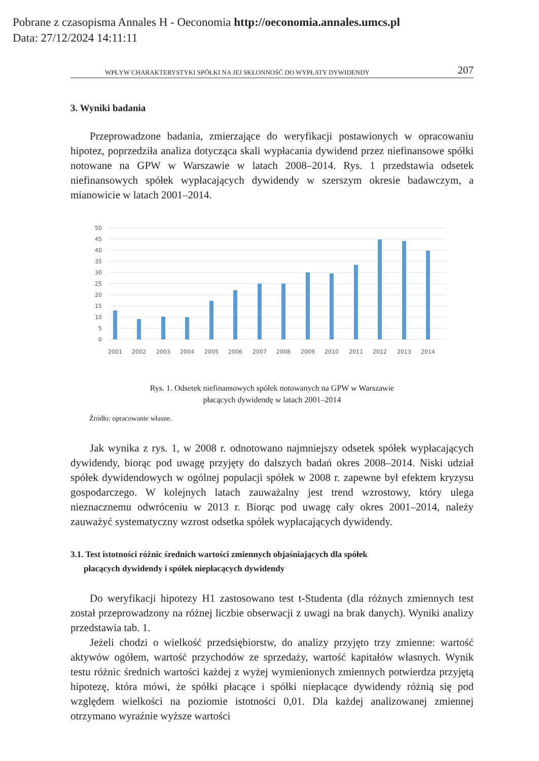Pobrane z czasopisma Annales H - Oeconomia http://oeconomia.annales.umcs.pl
Data: 27/12/2024 14:11:11
WPŁYW CHARAKTERYSTYKI SPÓŁKI NA JEJ SKŁONNOŚĆ DO WYPŁATY DYWIDENDY 207
3. Wyniki badania
Przeprowadzone badania, zmierzające do weryfikacji postawionych w opracowaniu hipotez, poprzedziła analiza dotycząca skali wypłacania dywidend przez niefinansowe spółki notowane na GPW w Warszawie w latach 2008–2014. Rys. 1 przedstawia odsetek niefinansowych spółek wypłacających dywidendy w szerszym okresie badawczym, a mianowicie w latach 2001–2014.
50
45
40
35
30
25
20
15
10
5
0
2001
2002
2003
2004
2005
2006
2007
2008
2009
2010
2011
2012
2013
2014
Rys. 1. Odsetek niefinansowych spółek notowanych na GPW w Warszawie
płacących dywidendę w latach 2001–2014
Źródło: opracowanie własne.
Jak wynika z rys. 1, w 2008 r. odnotowano najmniejszy odsetek spółek wypłacających dywidendy, biorąc pod uwagę przyjęty do dalszych badań okres 2008–2014. Niski udział spółek dywidendowych w ogólnej populacji spółek w 2008 r. zapewne był efektem kryzysu gospodarczego. W kolejnych latach zauważalny jest trend wzrostowy, który ulega nieznacznemu odwróceniu w 2013 r. Biorąc pod uwagę cały okres 2001–2014, należy zauważyć systematyczny wzrost odsetka spółek wypłacających dywidendy.
3.1. Test istotności różnic średnich wartości zmiennych objaśniających dla spółek
płacących dywidendy i spółek niepłacących dywidendy
Do weryfikacji hipotezy H1 zastosowano test t-Studenta (dla różnych zmiennych test został przeprowadzony na różnej liczbie obserwacji z uwagi na brak danych). Wyniki analizy przedstawia tab. 1.
Jeżeli chodzi o wielkość przedsiębiorstw, do analizy przyjęto trzy zmienne: wartość aktywów ogółem, wartość przychodów ze sprzedaży, wartość kapitałów własnych. Wynik testu różnic średnich wartości każdej z wyżej wymienionych zmiennych potwierdza przyjętą hipotezę, która mówi, że spółki płacące i spółki niepłacące dywidendy różnią się pod względem wielkości na poziomie istotności 0,01. Dla każdej analizowanej zmiennej otrzymano wyraźnie wyższe wartości